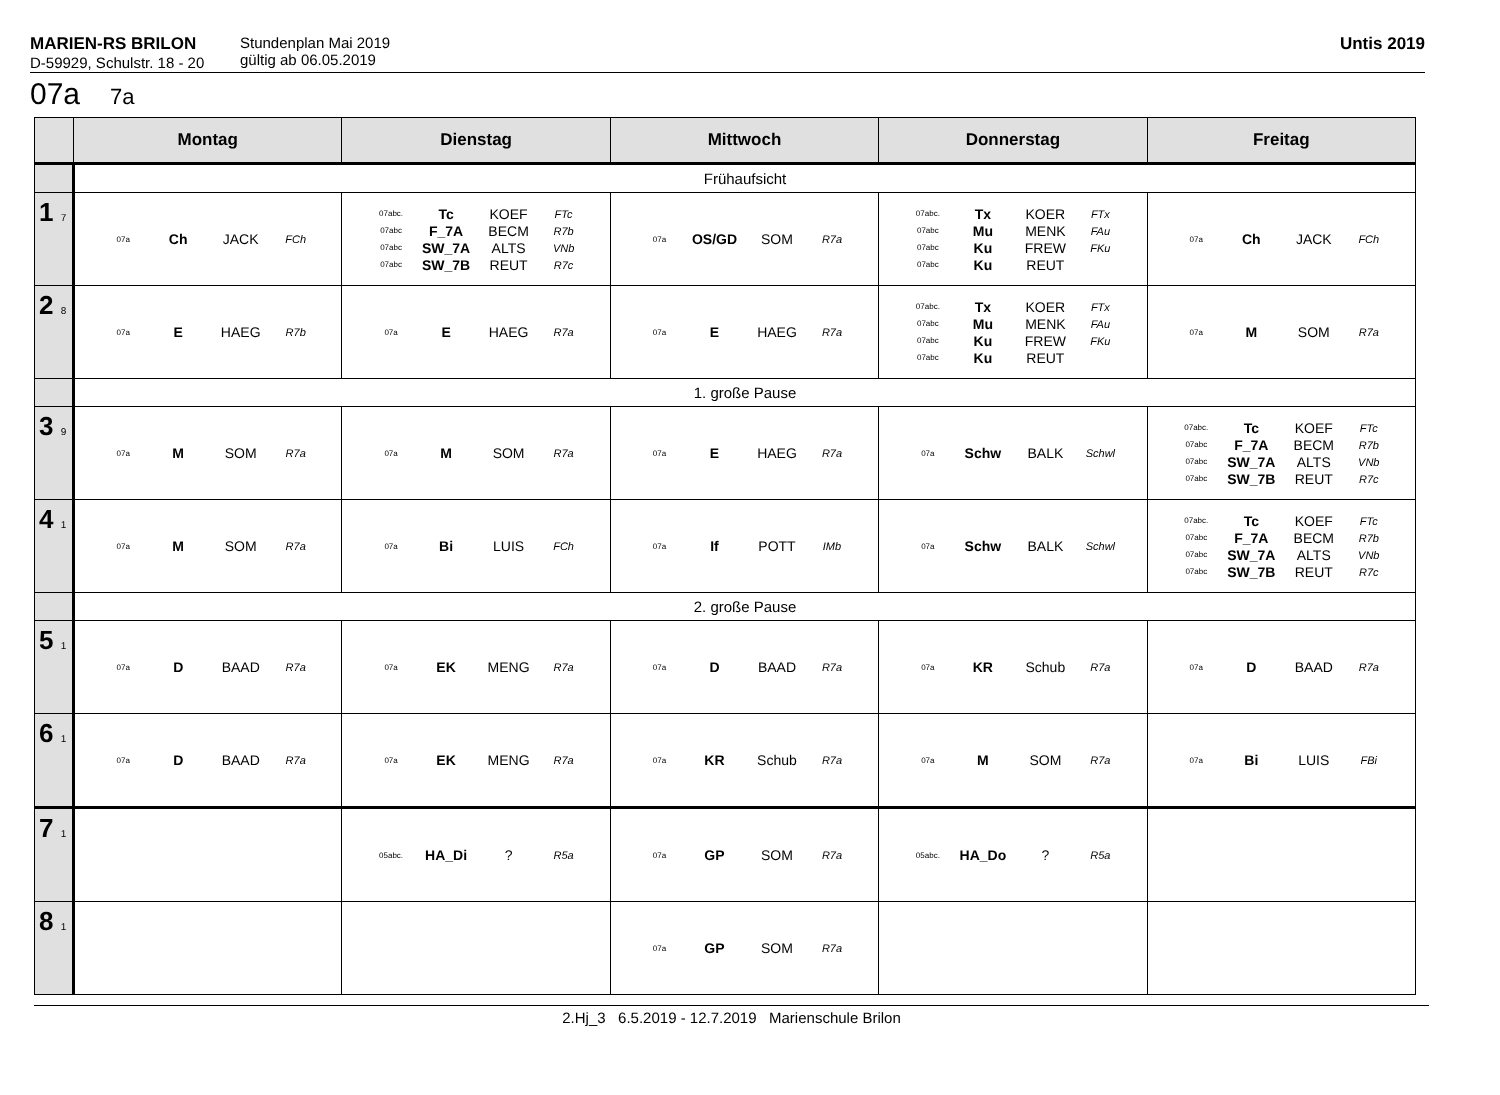MARIEN-RS BRILON
D-59929, Schulstr. 18 - 20
Stundenplan Mai 2019
gültig ab 06.05.2019
Untis 2019
07a 7a
| | Montag | Dienstag | Mittwoch | Donnerstag | Freitag |
| --- | --- | --- | --- | --- | --- |
| | Frühaufsicht | | | | |
| 1 7 | 07a Ch JACK FCh | 07abc. Tc KOEF FTc 07abc F_7A BECM R7b 07abc SW_7A ALTS VNb 07abc SW_7B REUT R7c | 07a OS/GD SOM R7a | 07abc. Tx KOER FTx 07abc Mu MENK FAu 07abc Ku FREW FKu 07abc Ku REUT | 07a Ch JACK FCh |
| 2 8 | 07a E HAEG R7b | 07a E HAEG R7a | 07a E HAEG R7a | 07abc. Tx KOER FTx 07abc Mu MENK FAu 07abc Ku FREW FKu 07abc Ku REUT | 07a M SOM R7a |
| | 1. große Pause | | | | |
| 3 9 | 07a M SOM R7a | 07a M SOM R7a | 07a E HAEG R7a | 07a Schw BALK Schwl | 07abc. Tc KOEF FTc 07abc F_7A BECM R7b 07abc SW_7A ALTS VNb 07abc SW_7B REUT R7c |
| 4 1 | 07a M SOM R7a | 07a Bi LUIS FCh | 07a If POTT IMb | 07a Schw BALK Schwl | 07abc. Tc KOEF FTc 07abc F_7A BECM R7b 07abc SW_7A ALTS VNb 07abc SW_7B REUT R7c |
| | 2. große Pause | | | | |
| 5 1 | 07a D BAAD R7a | 07a EK MENG R7a | 07a D BAAD R7a | 07a KR Schub R7a | 07a D BAAD R7a |
| 6 1 | 07a D BAAD R7a | 07a EK MENG R7a | 07a KR Schub R7a | 07a M SOM R7a | 07a Bi LUIS FBi |
| 7 1 | | 05abc. HA_Di ? R5a | 07a GP SOM R7a | 05abc. HA_Do ? R5a | |
| 8 1 | | | 07a GP SOM R7a | | |
2.Hj_3 6.5.2019 - 12.7.2019 Marienschule Brilon